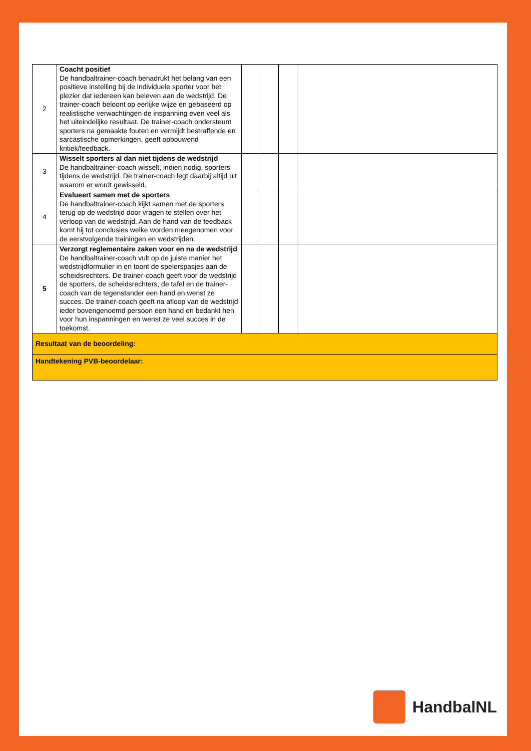| 2 | Coacht positief De handbaltrainer-coach benadrukt het belang van een positieve instelling bij de individuele sporter voor het plezier dat iedereen kan beleven aan de wedstrijd. De trainer-coach beloont op eerlijke wijze en gebaseerd op realistische verwachtingen de inspanning even veel als het uiteindelijke resultaat. De trainer-coach ondersteunt sporters na gemaakte fouten en vermijdt bestraffende en sarcastische opmerkingen, geeft opbouwend kritiek/feedback. | | | | |
| 3 | Wisselt sporters al dan niet tijdens de wedstrijd De handbaltrainer-coach wisselt, indien nodig, sporters tijdens de wedstrijd. De trainer-coach legt daarbij altijd uit waarom er wordt gewisseld. | | | | |
| 4 | Evalueert samen met de sporters De handbaltrainer-coach kijkt samen met de sporters terug op de wedstrijd door vragen te stellen over het verloop van de wedstrijd. Aan de hand van de feedback komt hij tot conclusies welke worden meegenomen voor de eerstvolgende trainingen en wedstrijden. | | | | |
| 5 | Verzorgt reglementaire zaken voor en na de wedstrijd De handbaltrainer-coach vult op de juiste manier het wedstrijdformulier in en toont de spelerspasjes aan de scheidsrechters. De trainer-coach geeft voor de wedstrijd de sporters, de scheidsrechters, de tafel en de trainer-coach van de tegenstander een hand en wenst ze succes. De trainer-coach geeft na afloop van de wedstrijd ieder bovengenoemd persoon een hand en bedankt hen voor hun inspanningen en wenst ze veel succes in de toekomst. | | | | |
| Resultaat van de beoordeling: | | | | | |
| Handtekening PVB-beoordelaar: | | | | | |
HandbalNL